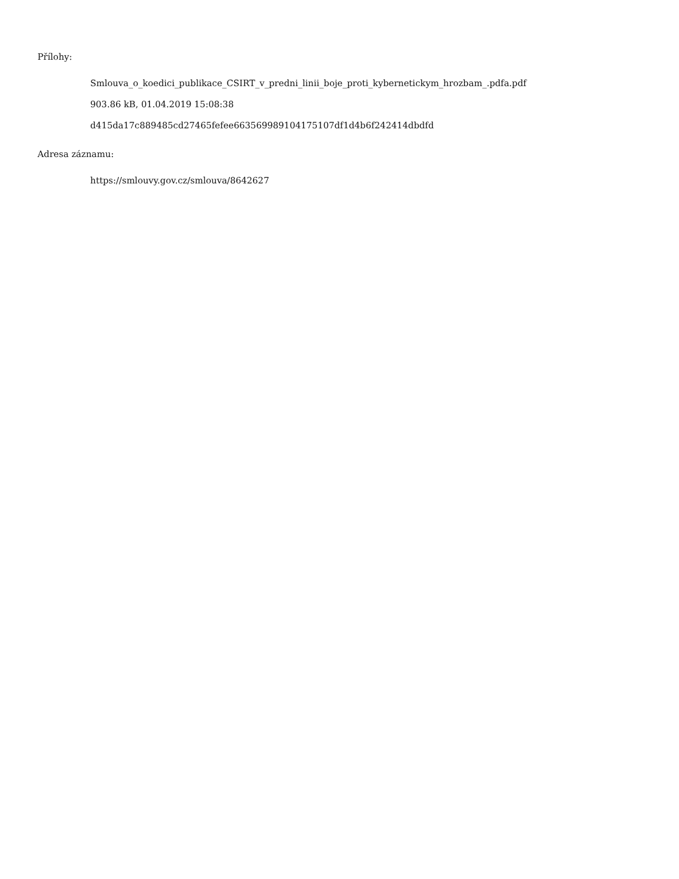Přílohy:
Smlouva_o_koedici_publikace_CSIRT_v_predni_linii_boje_proti_kybernetickym_hrozbam_.pdfa.pdf
903.86 kB, 01.04.2019 15:08:38
d415da17c889485cd27465fefee663569989104175107df1d4b6f242414dbdfd
Adresa záznamu:
https://smlouvy.gov.cz/smlouva/8642627